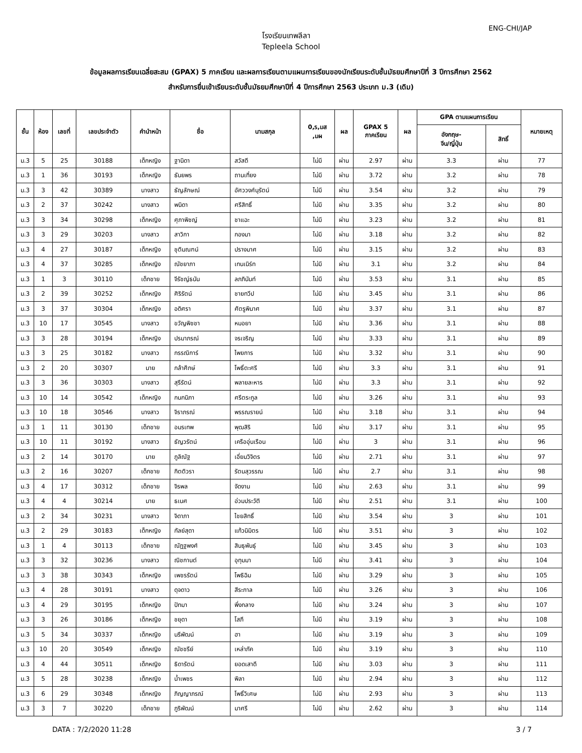ENG-CHI/JAP
โรงเรียนเทพลีลา
Tepleela School
ข้อมูลผลการเรียนเฉลี่ยสะสม (GPAX) 5 ภาคเรียน และผลการเรียนตามแผนการเรียนของนักเรียนระดับชั้นมัธยมศึกษาปีที่ 3 ปีการศึกษา 2562
สำหรับการยื่นเข้าเรียนระดับชั้นมัธยมศึกษาปีที่ 4 ปีการศึกษา 2563 ประเภท ม.3 (เดิม)
| ชั้น | ห้อง | เลขที่ | เลขประจำตัว | คำนำหน้า | ชื่อ | นามสกุล | 0,ร,มส ,มผ | ผล | GPAX 5 ภาคเรียน | ผล | GPA ตามแผนการเรียน | | หมายเหตุ |
| --- | --- | --- | --- | --- | --- | --- | --- | --- | --- | --- | --- | --- | --- |
| | | | | | | | | | | | อังกฤษ- จีน/ญี่ปุ่น | สิทธิ์ | |
| ม.3 | 5 | 25 | 30188 | เด็กหญิง | ฐานิดา | สวัสดี | ไม่มี | ผ่าน | 2.97 | ผ่าน | 3.3 | ผ่าน | 77 |
| ม.3 | 1 | 36 | 30193 | เด็กหญิง | ธันยพร | ถานเที่ยง | ไม่มี | ผ่าน | 3.72 | ผ่าน | 3.2 | ผ่าน | 78 |
| ม.3 | 3 | 42 | 30389 | นางสาว | ธัญลักษณ์ | อัศววงศ์นุรัตน์ | ไม่มี | ผ่าน | 3.54 | ผ่าน | 3.2 | ผ่าน | 79 |
| ม.3 | 2 | 37 | 30242 | นางสาว | พนิดา | ศรีสิทธิ์ | ไม่มี | ผ่าน | 3.35 | ผ่าน | 3.2 | ผ่าน | 80 |
| ม.3 | 3 | 34 | 30298 | เด็กหญิง | ศุภาพิชญ์ | ชาแฉะ | ไม่มี | ผ่าน | 3.23 | ผ่าน | 3.2 | ผ่าน | 81 |
| ม.3 | 3 | 29 | 30203 | นางสาว | สาวิกา | กองมา | ไม่มี | ผ่าน | 3.18 | ผ่าน | 3.2 | ผ่าน | 82 |
| ม.3 | 4 | 27 | 30187 | เด็กหญิง | ชุติมณฑน์ | ปรางมาศ | ไม่มี | ผ่าน | 3.15 | ผ่าน | 3.2 | ผ่าน | 83 |
| ม.3 | 4 | 37 | 30285 | เด็กหญิง | ณัชยาภา | เทนเนิร์ท | ไม่มี | ผ่าน | 3.1 | ผ่าน | 3.2 | ผ่าน | 84 |
| ม.3 | 1 | 3 | 30110 | เด็กชาย | จีรัชญ์ธนัน | ลภภินันท์ | ไม่มี | ผ่าน | 3.53 | ผ่าน | 3.1 | ผ่าน | 85 |
| ม.3 | 2 | 39 | 30252 | เด็กหญิง | ศิริรัตน์ | ชายทวีป | ไม่มี | ผ่าน | 3.45 | ผ่าน | 3.1 | ผ่าน | 86 |
| ม.3 | 3 | 37 | 30304 | เด็กหญิง | อดิศรา | ศัตรูพินาศ | ไม่มี | ผ่าน | 3.37 | ผ่าน | 3.1 | ผ่าน | 87 |
| ม.3 | 10 | 17 | 30545 | นางสาว | ขวัญพิชชา | หมอยา | ไม่มี | ผ่าน | 3.36 | ผ่าน | 3.1 | ผ่าน | 88 |
| ม.3 | 3 | 28 | 30194 | เด็กหญิง | ปรมาภรณ์ | จรเจริญ | ไม่มี | ผ่าน | 3.33 | ผ่าน | 3.1 | ผ่าน | 89 |
| ม.3 | 3 | 25 | 30182 | นางสาว | กรรณิการ์ | ไพยการ | ไม่มี | ผ่าน | 3.32 | ผ่าน | 3.1 | ผ่าน | 90 |
| ม.3 | 2 | 20 | 30307 | นาย | กล้าศึกษ์ | โพธิ์ตะศรี | ไม่มี | ผ่าน | 3.3 | ผ่าน | 3.1 | ผ่าน | 91 |
| ม.3 | 3 | 36 | 30303 | นางสาว | สุรีรัตน์ | พลายละหาร | ไม่มี | ผ่าน | 3.3 | ผ่าน | 3.1 | ผ่าน | 92 |
| ม.3 | 10 | 14 | 30542 | เด็กหญิง | กนกนิภา | ศรีตระกูล | ไม่มี | ผ่าน | 3.26 | ผ่าน | 3.1 | ผ่าน | 93 |
| ม.3 | 10 | 18 | 30546 | นางสาว | จิราภรณ์ | พรรณรายน์ | ไม่มี | ผ่าน | 3.18 | ผ่าน | 3.1 | ผ่าน | 94 |
| ม.3 | 1 | 11 | 30130 | เด็กชาย | อมรเทพ | พุฒสิริ | ไม่มี | ผ่าน | 3.17 | ผ่าน | 3.1 | ผ่าน | 95 |
| ม.3 | 10 | 11 | 30192 | นางสาว | ธัญวรัตน์ | เครืออุ่นเรือน | ไม่มี | ผ่าน | 3 | ผ่าน | 3.1 | ผ่าน | 96 |
| ม.3 | 2 | 14 | 30170 | นาย | ภูลิณัฐ | เอี่ยมวิจิตร | ไม่มี | ผ่าน | 2.71 | ผ่าน | 3.1 | ผ่าน | 97 |
| ม.3 | 2 | 16 | 30207 | เด็กชาย | กิตติวรา | รัตนสุวรรณ | ไม่มี | ผ่าน | 2.7 | ผ่าน | 3.1 | ผ่าน | 98 |
| ม.3 | 4 | 17 | 30312 | เด็กชาย | จิรพล | จัดงาน | ไม่มี | ผ่าน | 2.63 | ผ่าน | 3.1 | ผ่าน | 99 |
| ม.3 | 4 | 4 | 30214 | นาย | ธเนศ | อ่วมประวัติ | ไม่มี | ผ่าน | 2.51 | ผ่าน | 3.1 | ผ่าน | 100 |
| ม.3 | 2 | 34 | 30231 | นางสาว | จิดาภา | ไชยสิทธิ์ | ไม่มี | ผ่าน | 3.54 | ผ่าน | 3 | ผ่าน | 101 |
| ม.3 | 2 | 29 | 30183 | เด็กหญิง | กัลย์สุดา | แก้วนิมิตร | ไม่มี | ผ่าน | 3.51 | ผ่าน | 3 | ผ่าน | 102 |
| ม.3 | 1 | 4 | 30113 | เด็กชาย | ณัฏฐพงศ์ | สินธุพันธุ์ | ไม่มี | ผ่าน | 3.45 | ผ่าน | 3 | ผ่าน | 103 |
| ม.3 | 3 | 32 | 30236 | นางสาว | ณิชกานต์ | อุทุมมา | ไม่มี | ผ่าน | 3.41 | ผ่าน | 3 | ผ่าน | 104 |
| ม.3 | 3 | 38 | 30343 | เด็กหญิง | เพชรรัตน์ | โพธิฉิม | ไม่มี | ผ่าน | 3.29 | ผ่าน | 3 | ผ่าน | 105 |
| ม.3 | 4 | 28 | 30191 | นางสาว | ดุจดาว | สีระกาล | ไม่มี | ผ่าน | 3.26 | ผ่าน | 3 | ผ่าน | 106 |
| ม.3 | 4 | 29 | 30195 | เด็กหญิง | ปัทมา | พึ่งกลาง | ไม่มี | ผ่าน | 3.24 | ผ่าน | 3 | ผ่าน | 107 |
| ม.3 | 3 | 26 | 30186 | เด็กหญิง | ชยุดา | โสภี | ไม่มี | ผ่าน | 3.19 | ผ่าน | 3 | ผ่าน | 108 |
| ม.3 | 5 | 34 | 30337 | เด็กหญิง | นรีพัฒน์ | ฮา | ไม่มี | ผ่าน | 3.19 | ผ่าน | 3 | ผ่าน | 109 |
| ม.3 | 10 | 20 | 30549 | เด็กหญิง | ณัชชรีย์ | เหล่าภัค | ไม่มี | ผ่าน | 3.19 | ผ่าน | 3 | ผ่าน | 110 |
| ม.3 | 4 | 44 | 30511 | เด็กหญิง | ธิดารัตน์ | ยอดเสาดี | ไม่มี | ผ่าน | 3.03 | ผ่าน | 3 | ผ่าน | 111 |
| ม.3 | 5 | 28 | 30238 | เด็กหญิง | น้ำเพชร | พิลา | ไม่มี | ผ่าน | 2.94 | ผ่าน | 3 | ผ่าน | 112 |
| ม.3 | 6 | 29 | 30348 | เด็กหญิง | ภิญญาภรณ์ | โพธิ์วิเศษ | ไม่มี | ผ่าน | 2.93 | ผ่าน | 3 | ผ่าน | 113 |
| ม.3 | 3 | 7 | 30220 | เด็กชาย | ภูริพัฒน์ | มาศรี | ไม่มี | ผ่าน | 2.62 | ผ่าน | 3 | ผ่าน | 114 |
DATA : 7/2/2020 11:28 3 / 7